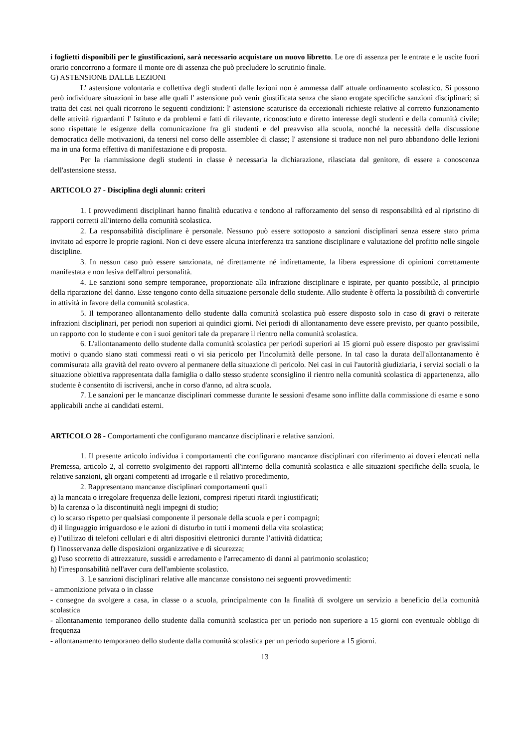i foglietti disponibili per le giustificazioni, sarà necessario acquistare un nuovo libretto. Le ore di assenza per le entrate e le uscite fuori orario concorrono a formare il monte ore di assenza che può precludere lo scrutinio finale.
G) ASTENSIONE DALLE LEZIONI
L' astensione volontaria e collettiva degli studenti dalle lezioni non è ammessa dall' attuale ordinamento scolastico. Si possono però individuare situazioni in base alle quali l' astensione può venir giustificata senza che siano erogate specifiche sanzioni disciplinari; si tratta dei casi nei quali ricorrono le seguenti condizioni: l' astensione scaturisce da eccezionali richieste relative al corretto funzionamento delle attività riguardanti l' Istituto e da problemi e fatti di rilevante, riconosciuto e diretto interesse degli studenti e della comunità civile; sono rispettate le esigenze della comunicazione fra gli studenti e del preavviso alla scuola, nonché la necessità della discussione democratica delle motivazioni, da tenersi nel corso delle assemblee di classe; l' astensione si traduce non nel puro abbandono delle lezioni ma in una forma effettiva di manifestazione e di proposta.
Per la riammissione degli studenti in classe è necessaria la dichiarazione, rilasciata dal genitore, di essere a conoscenza dell'astensione stessa.
ARTICOLO 27 - Disciplina degli alunni: criteri
1. I provvedimenti disciplinari hanno finalità educativa e tendono al rafforzamento del senso di responsabilità ed al ripristino di rapporti corretti all'interno della comunità scolastica.
2. La responsabilità disciplinare è personale. Nessuno può essere sottoposto a sanzioni disciplinari senza essere stato prima invitato ad esporre le proprie ragioni. Non ci deve essere alcuna interferenza tra sanzione disciplinare e valutazione del profitto nelle singole discipline.
3. In nessun caso può essere sanzionata, né direttamente né indirettamente, la libera espressione di opinioni correttamente manifestata e non lesiva dell'altrui personalità.
4. Le sanzioni sono sempre temporanee, proporzionate alla infrazione disciplinare e ispirate, per quanto possibile, al principio della riparazione del danno. Esse tengono conto della situazione personale dello studente. Allo studente è offerta la possibilità di convertirle in attività in favore della comunità scolastica.
5. Il temporaneo allontanamento dello studente dalla comunità scolastica può essere disposto solo in caso di gravi o reiterate infrazioni disciplinari, per periodi non superiori ai quindici giorni. Nei periodi di allontanamento deve essere previsto, per quanto possibile, un rapporto con lo studente e con i suoi genitori tale da preparare il rientro nella comunità scolastica.
6. L'allontanamento dello studente dalla comunità scolastica per periodi superiori ai 15 giorni può essere disposto per gravissimi motivi o quando siano stati commessi reati o vi sia pericolo per l'incolumità delle persone. In tal caso la durata dell'allontanamento è commisurata alla gravità del reato ovvero al permanere della situazione di pericolo. Nei casi in cui l'autorità giudiziaria, i servizi sociali o la situazione obiettiva rappresentata dalla famiglia o dallo stesso studente sconsiglino il rientro nella comunità scolastica di appartenenza, allo studente è consentito di iscriversi, anche in corso d'anno, ad altra scuola.
7. Le sanzioni per le mancanze disciplinari commesse durante le sessioni d'esame sono inflitte dalla commissione di esame e sono applicabili anche ai candidati esterni.
ARTICOLO 28 - Comportamenti che configurano mancanze disciplinari e relative sanzioni.
1. Il presente articolo individua i comportamenti che configurano mancanze disciplinari con riferimento ai doveri elencati nella Premessa, articolo 2, al corretto svolgimento dei rapporti all'interno della comunità scolastica e alle situazioni specifiche della scuola, le relative sanzioni, gli organi competenti ad irrogarle e il relativo procedimento,
2. Rappresentano mancanze disciplinari comportamenti quali
a) la mancata o irregolare frequenza delle lezioni, compresi ripetuti ritardi ingiustificati;
b) la carenza o la discontinuità negli impegni di studio;
c) lo scarso rispetto per qualsiasi componente il personale della scuola e per i compagni;
d) il linguaggio irriguardoso e le azioni di disturbo in tutti i momenti della vita scolastica;
e) l’utilizzo di telefoni cellulari e di altri dispositivi elettronici durante l’attività didattica;
f) l'inosservanza delle disposizioni organizzative e di sicurezza;
g) l'uso scorretto di attrezzature, sussidi e arredamento e l'arrecamento di danni al patrimonio scolastico;
h) l'irresponsabilità nell'aver cura dell'ambiente scolastico.
3. Le sanzioni disciplinari relative alle mancanze consistono nei seguenti provvedimenti:
- ammonizione privata o in classe
- consegne da svolgere a casa, in classe o a scuola, principalmente con la finalità di svolgere un servizio a beneficio della comunità scolastica
- allontanamento temporaneo dello studente dalla comunità scolastica per un periodo non superiore a 15 giorni con eventuale obbligo di frequenza
- allontanamento temporaneo dello studente dalla comunità scolastica per un periodo superiore a 15 giorni.
13